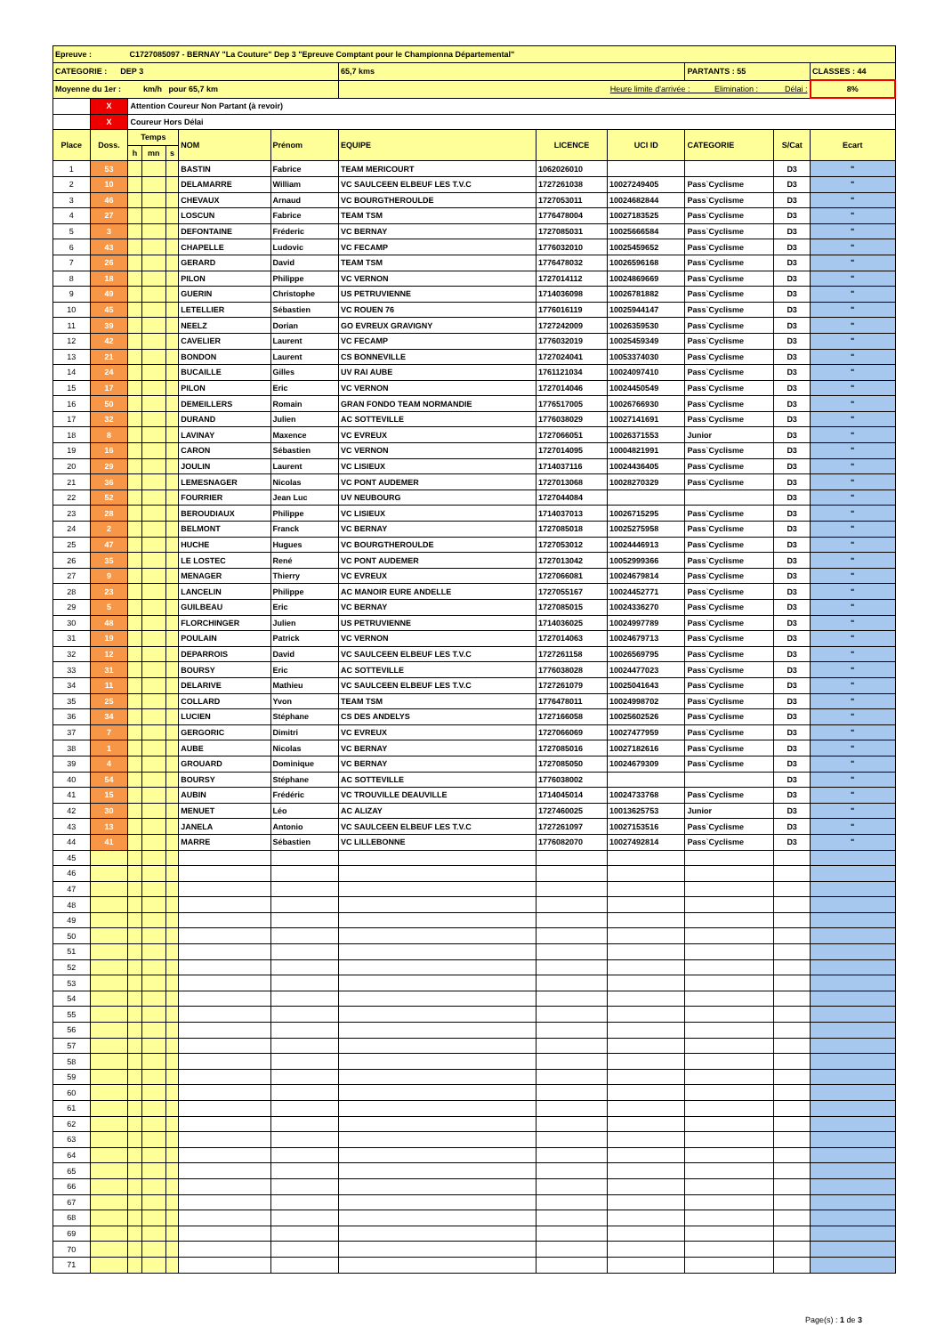| Epreuve : C1727085097 - BERNAY "La Couture" Dep 3 "Epreuve Comptant pour le Championna Départemental" | | | | | | | | | | | | | | |
| CATEGORIE : DEP 3 | | | | | | | 65,7 kms | | | PARTANTS : 55 | | | CLASSES : 44 | |
| Moyenne du 1er : km/h pour 65,7 km | | | | | | | Heure limite d'arrivée : Elimination : Délai : | | | | | | | 8% |
| | X | Attention Coureur Non Partant (à revoir) | | | | | | | | | | | | |
| | X | Coureur Hors Délai | | | | | | | | | | | | |
| Place | Doss. | Temps | | | NOM | Prénom | EQUIPE | LICENCE | UCI ID | CATEGORIE | S/Cat | Ecart | | |
| | | h | mn | s | | | | | | | | | | |
| 1 | 53 | | | | BASTIN | Fabrice | TEAM MERICOURT | 1062026010 | | | D3 | " | | |
| 2 | 10 | | | | DELAMARRE | William | VC SAULCEEN ELBEUF LES T.V.C | 1727261038 | 10027249405 | Pass`Cyclisme | D3 | " | | |
| 3 | 46 | | | | CHEVAUX | Arnaud | VC BOURGTHEROULDE | 1727053011 | 10024682844 | Pass`Cyclisme | D3 | " | | |
| 4 | 27 | | | | LOSCUN | Fabrice | TEAM TSM | 1776478004 | 10027183525 | Pass`Cyclisme | D3 | " | | |
| 5 | 3 | | | | DEFONTAINE | Fréderic | VC BERNAY | 1727085031 | 10025666584 | Pass`Cyclisme | D3 | " | | |
| 6 | 43 | | | | CHAPELLE | Ludovic | VC FECAMP | 1776032010 | 10025459652 | Pass`Cyclisme | D3 | " | | |
| 7 | 26 | | | | GERARD | David | TEAM TSM | 1776478032 | 10026596168 | Pass`Cyclisme | D3 | " | | |
| 8 | 18 | | | | PILON | Philippe | VC VERNON | 1727014112 | 10024869669 | Pass`Cyclisme | D3 | " | | |
| 9 | 49 | | | | GUERIN | Christophe | US PETRUVIENNE | 1714036098 | 10026781882 | Pass`Cyclisme | D3 | " | | |
| 10 | 45 | | | | LETELLIER | Sébastien | VC ROUEN 76 | 1776016119 | 10025944147 | Pass`Cyclisme | D3 | " | | |
| 11 | 39 | | | | NEELZ | Dorian | GO EVREUX GRAVIGNY | 1727242009 | 10026359530 | Pass`Cyclisme | D3 | " | | |
| 12 | 42 | | | | CAVELIER | Laurent | VC FECAMP | 1776032019 | 10025459349 | Pass`Cyclisme | D3 | " | | |
| 13 | 21 | | | | BONDON | Laurent | CS BONNEVILLE | 1727024041 | 10053374030 | Pass`Cyclisme | D3 | " | | |
| 14 | 24 | | | | BUCAILLE | Gilles | UV RAI AUBE | 1761121034 | 10024097410 | Pass`Cyclisme | D3 | " | | |
| 15 | 17 | | | | PILON | Eric | VC VERNON | 1727014046 | 10024450549 | Pass`Cyclisme | D3 | " | | |
| 16 | 50 | | | | DEMEILLERS | Romain | GRAN FONDO TEAM NORMANDIE | 1776517005 | 10026766930 | Pass`Cyclisme | D3 | " | | |
| 17 | 32 | | | | DURAND | Julien | AC SOTTEVILLE | 1776038029 | 10027141691 | Pass`Cyclisme | D3 | " | | |
| 18 | 8 | | | | LAVINAY | Maxence | VC EVREUX | 1727066051 | 10026371553 | Junior | D3 | " | | |
| 19 | 16 | | | | CARON | Sébastien | VC VERNON | 1727014095 | 10004821991 | Pass`Cyclisme | D3 | " | | |
| 20 | 29 | | | | JOULIN | Laurent | VC LISIEUX | 1714037116 | 10024436405 | Pass`Cyclisme | D3 | " | | |
| 21 | 36 | | | | LEMESNAGER | Nicolas | VC PONT AUDEMER | 1727013068 | 10028270329 | Pass`Cyclisme | D3 | " | | |
| 22 | 52 | | | | FOURRIER | Jean Luc | UV NEUBOURG | 1727044084 | | | D3 | " | | |
| 23 | 28 | | | | BEROUDIAUX | Philippe | VC LISIEUX | 1714037013 | 10026715295 | Pass`Cyclisme | D3 | " | | |
| 24 | 2 | | | | BELMONT | Franck | VC BERNAY | 1727085018 | 10025275958 | Pass`Cyclisme | D3 | " | | |
| 25 | 47 | | | | HUCHE | Hugues | VC BOURGTHEROULDE | 1727053012 | 10024446913 | Pass`Cyclisme | D3 | " | | |
| 26 | 35 | | | | LE LOSTEC | René | VC PONT AUDEMER | 1727013042 | 10052999366 | Pass`Cyclisme | D3 | " | | |
| 27 | 9 | | | | MENAGER | Thierry | VC EVREUX | 1727066081 | 10024679814 | Pass`Cyclisme | D3 | " | | |
| 28 | 23 | | | | LANCELIN | Philippe | AC MANOIR EURE ANDELLE | 1727055167 | 10024452771 | Pass`Cyclisme | D3 | " | | |
| 29 | 5 | | | | GUILBEAU | Eric | VC BERNAY | 1727085015 | 10024336270 | Pass`Cyclisme | D3 | " | | |
| 30 | 48 | | | | FLORCHINGER | Julien | US PETRUVIENNE | 1714036025 | 10024997789 | Pass`Cyclisme | D3 | " | | |
| 31 | 19 | | | | POULAIN | Patrick | VC VERNON | 1727014063 | 10024679713 | Pass`Cyclisme | D3 | " | | |
| 32 | 12 | | | | DEPARROIS | David | VC SAULCEEN ELBEUF LES T.V.C | 1727261158 | 10026569795 | Pass`Cyclisme | D3 | " | | |
| 33 | 31 | | | | BOURSY | Eric | AC SOTTEVILLE | 1776038028 | 10024477023 | Pass`Cyclisme | D3 | " | | |
| 34 | 11 | | | | DELARIVE | Mathieu | VC SAULCEEN ELBEUF LES T.V.C | 1727261079 | 10025041643 | Pass`Cyclisme | D3 | " | | |
| 35 | 25 | | | | COLLARD | Yvon | TEAM TSM | 1776478011 | 10024998702 | Pass`Cyclisme | D3 | " | | |
| 36 | 34 | | | | LUCIEN | Stéphane | CS DES ANDELYS | 1727166058 | 10025602526 | Pass`Cyclisme | D3 | " | | |
| 37 | 7 | | | | GERGORIC | Dimitri | VC EVREUX | 1727066069 | 10027477959 | Pass`Cyclisme | D3 | " | | |
| 38 | 1 | | | | AUBE | Nicolas | VC BERNAY | 1727085016 | 10027182616 | Pass`Cyclisme | D3 | " | | |
| 39 | 4 | | | | GROUARD | Dominique | VC BERNAY | 1727085050 | 10024679309 | Pass`Cyclisme | D3 | " | | |
| 40 | 54 | | | | BOURSY | Stéphane | AC SOTTEVILLE | 1776038002 | | | D3 | " | | |
| 41 | 15 | | | | AUBIN | Frédéric | VC TROUVILLE DEAUVILLE | 1714045014 | 10024733768 | Pass`Cyclisme | D3 | " | | |
| 42 | 30 | | | | MENUET | Léo | AC ALIZAY | 1727460025 | 10013625753 | Junior | D3 | " | | |
| 43 | 13 | | | | JANELA | Antonio | VC SAULCEEN ELBEUF LES T.V.C | 1727261097 | 10027153516 | Pass`Cyclisme | D3 | " | | |
| 44 | 41 | | | | MARRE | Sébastien | VC LILLEBONNE | 1776082070 | 10027492814 | Pass`Cyclisme | D3 | " | | |
| 45 | | | | | | | | | | | | | | |
| 46 | | | | | | | | | | | | | | |
| 47 | | | | | | | | | | | | | | |
| 48 | | | | | | | | | | | | | | |
| 49 | | | | | | | | | | | | | | |
| 50 | | | | | | | | | | | | | | |
| 51 | | | | | | | | | | | | | | |
| 52 | | | | | | | | | | | | | | |
| 53 | | | | | | | | | | | | | | |
| 54 | | | | | | | | | | | | | | |
| 55 | | | | | | | | | | | | | | |
| 56 | | | | | | | | | | | | | | |
| 57 | | | | | | | | | | | | | | |
| 58 | | | | | | | | | | | | | | |
| 59 | | | | | | | | | | | | | | |
| 60 | | | | | | | | | | | | | | |
| 61 | | | | | | | | | | | | | | |
| 62 | | | | | | | | | | | | | | |
| 63 | | | | | | | | | | | | | | |
| 64 | | | | | | | | | | | | | | |
| 65 | | | | | | | | | | | | | | |
| 66 | | | | | | | | | | | | | | |
| 67 | | | | | | | | | | | | | | |
| 68 | | | | | | | | | | | | | | |
| 69 | | | | | | | | | | | | | | |
| 70 | | | | | | | | | | | | | | |
| 71 | | | | | | | | | | | | | | |
Page(s) : 1 de 3